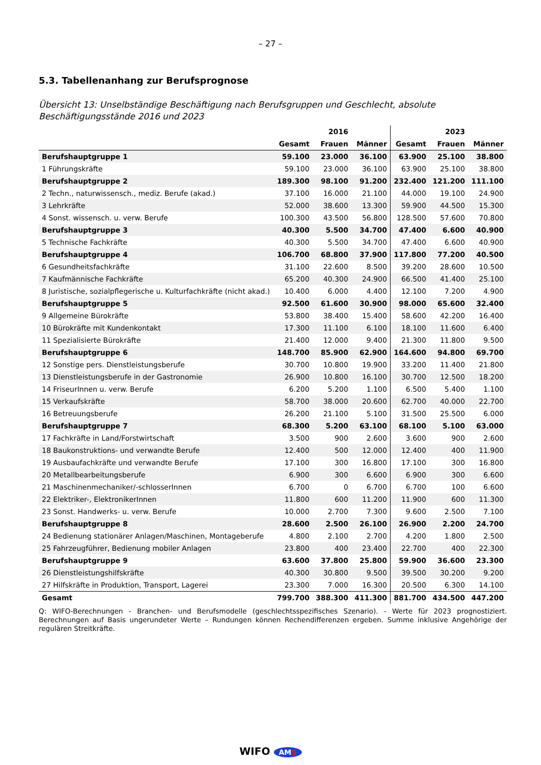– 27 –
5.3. Tabellenanhang zur Berufsprognose
Übersicht 13: Unselbständige Beschäftigung nach Berufsgruppen und Geschlecht, absolute Beschäftigungsstände 2016 und 2023
| | | 2016 | | | 2023 | |
| --- | --- | --- | --- | --- | --- | --- |
| | Gesamt | Frauen | Männer | Gesamt | Frauen | Männer |
| Berufshauptgruppe 1 | 59.100 | 23.000 | 36.100 | 63.900 | 25.100 | 38.800 |
| 1 Führungskräfte | 59.100 | 23.000 | 36.100 | 63.900 | 25.100 | 38.800 |
| Berufshauptgruppe 2 | 189.300 | 98.100 | 91.200 | 232.400 | 121.200 | 111.100 |
| 2 Techn., naturwissensch., mediz. Berufe (akad.) | 37.100 | 16.000 | 21.100 | 44.000 | 19.100 | 24.900 |
| 3 Lehrkräfte | 52.000 | 38.600 | 13.300 | 59.900 | 44.500 | 15.300 |
| 4 Sonst. wissensch. u. verw. Berufe | 100.300 | 43.500 | 56.800 | 128.500 | 57.600 | 70.800 |
| Berufshauptgruppe 3 | 40.300 | 5.500 | 34.700 | 47.400 | 6.600 | 40.900 |
| 5 Technische Fachkräfte | 40.300 | 5.500 | 34.700 | 47.400 | 6.600 | 40.900 |
| Berufshauptgruppe 4 | 106.700 | 68.800 | 37.900 | 117.800 | 77.200 | 40.500 |
| 6 Gesundheitsfachkräfte | 31.100 | 22.600 | 8.500 | 39.200 | 28.600 | 10.500 |
| 7 Kaufmännische Fachkräfte | 65.200 | 40.300 | 24.900 | 66.500 | 41.400 | 25.100 |
| 8 Juristische, sozialpflegerische u. Kulturfachkräfte (nicht akad.) | 10.400 | 6.000 | 4.400 | 12.100 | 7.200 | 4.900 |
| Berufshauptgruppe 5 | 92.500 | 61.600 | 30.900 | 98.000 | 65.600 | 32.400 |
| 9 Allgemeine Bürokräfte | 53.800 | 38.400 | 15.400 | 58.600 | 42.200 | 16.400 |
| 10 Bürokräfte mit Kundenkontakt | 17.300 | 11.100 | 6.100 | 18.100 | 11.600 | 6.400 |
| 11 Spezialisierte Bürokräfte | 21.400 | 12.000 | 9.400 | 21.300 | 11.800 | 9.500 |
| Berufshauptgruppe 6 | 148.700 | 85.900 | 62.900 | 164.600 | 94.800 | 69.700 |
| 12 Sonstige pers. Dienstleistungsberufe | 30.700 | 10.800 | 19.900 | 33.200 | 11.400 | 21.800 |
| 13 Dienstleistungsberufe in der Gastronomie | 26.900 | 10.800 | 16.100 | 30.700 | 12.500 | 18.200 |
| 14 FriseurInnen u. verw. Berufe | 6.200 | 5.200 | 1.100 | 6.500 | 5.400 | 1.100 |
| 15 Verkaufskräfte | 58.700 | 38.000 | 20.600 | 62.700 | 40.000 | 22.700 |
| 16 Betreuungsberufe | 26.200 | 21.100 | 5.100 | 31.500 | 25.500 | 6.000 |
| Berufshauptgruppe 7 | 68.300 | 5.200 | 63.100 | 68.100 | 5.100 | 63.000 |
| 17 Fachkräfte in Land/Forstwirtschaft | 3.500 | 900 | 2.600 | 3.600 | 900 | 2.600 |
| 18 Baukonstruktions- und verwandte Berufe | 12.400 | 500 | 12.000 | 12.400 | 400 | 11.900 |
| 19 Ausbaufachkräfte und verwandte Berufe | 17.100 | 300 | 16.800 | 17.100 | 300 | 16.800 |
| 20 Metallbearbeitungsberufe | 6.900 | 300 | 6.600 | 6.900 | 300 | 6.600 |
| 21 Maschinenmechaniker/-schlosserInnen | 6.700 | 0 | 6.700 | 6.700 | 100 | 6.600 |
| 22 Elektriker-, ElektronikerInnen | 11.800 | 600 | 11.200 | 11.900 | 600 | 11.300 |
| 23 Sonst. Handwerks- u. verw. Berufe | 10.000 | 2.700 | 7.300 | 9.600 | 2.500 | 7.100 |
| Berufshauptgruppe 8 | 28.600 | 2.500 | 26.100 | 26.900 | 2.200 | 24.700 |
| 24 Bedienung stationärer Anlagen/Maschinen, Montageberufe | 4.800 | 2.100 | 2.700 | 4.200 | 1.800 | 2.500 |
| 25 Fahrzeugführer, Bedienung mobiler Anlagen | 23.800 | 400 | 23.400 | 22.700 | 400 | 22.300 |
| Berufshauptgruppe 9 | 63.600 | 37.800 | 25.800 | 59.900 | 36.600 | 23.300 |
| 26 Dienstleistungshilfskräfte | 40.300 | 30.800 | 9.500 | 39.500 | 30.200 | 9.200 |
| 27 Hilfskräfte in Produktion, Transport, Lagerei | 23.300 | 7.000 | 16.300 | 20.500 | 6.300 | 14.100 |
| Gesamt | 799.700 | 388.300 | 411.300 | 881.700 | 434.500 | 447.200 |
Q: WIFO-Berechnungen - Branchen- und Berufsmodelle (geschlechtsspezifisches Szenario). - Werte für 2023 prognostiziert. Berechnungen auf Basis ungerundeter Werte – Rundungen können Rechendifferenzen ergeben. Summe inklusive Angehörige der regulären Streitkräfte.
WIFO AMS